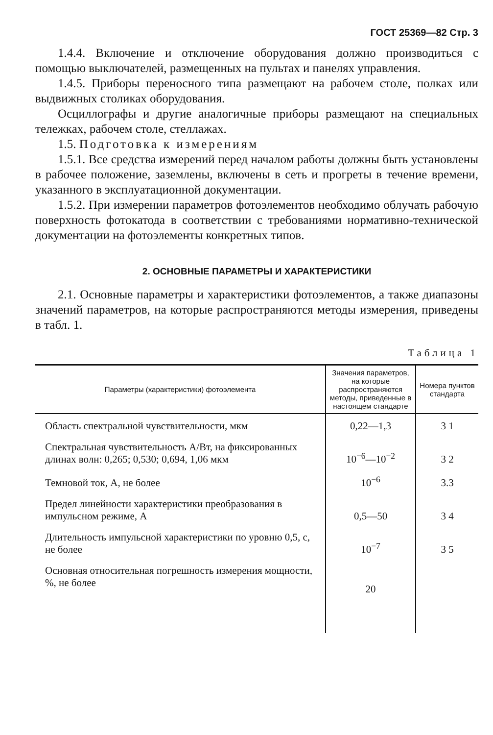ГОСТ 25369—82 Стр. 3
1.4.4. Включение и отключение оборудования должно производиться с помощью выключателей, размещенных на пультах и панелях управления.
1.4.5. Приборы переносного типа размещают на рабочем столе, полках или выдвижных столиках оборудования.
Осциллографы и другие аналогичные приборы размещают на специальных тележках, рабочем столе, стеллажах.
1.5. Подготовка к измерениям
1.5.1. Все средства измерений перед началом работы должны быть установлены в рабочее положение, заземлены, включены в сеть и прогреты в течение времени, указанного в эксплуатационной документации.
1.5.2. При измерении параметров фотоэлементов необходимо облучать рабочую поверхность фотокатода в соответствии с требованиями нормативно-технической документации на фотоэлементы конкретных типов.
2. ОСНОВНЫЕ ПАРАМЕТРЫ И ХАРАКТЕРИСТИКИ
2.1. Основные параметры и характеристики фотоэлементов, а также диапазоны значений параметров, на которые распространяются методы измерения, приведены в табл. 1.
Таблица 1
| Параметры (характеристики) фотоэлемента | Значения параметров, на которые распространяются методы, приведенные в настоящем стандарте | Номера пунктов стандарта |
| --- | --- | --- |
| Область спектральной чувствительности, мкм | 0,22—1,3 | 3 1 |
| Спектральная чувствительность А/Вт, на фиксированных длинах волн: 0,265; 0,530; 0,694, 1,06 мкм | 10<sup>−6</sup>—10<sup>−2</sup> | 3 2 |
| Темновой ток, А, не более | 10<sup>−6</sup> | 3.3 |
| Предел линейности характеристики преобразования в импульсном режиме, А | 0,5—50 | 3 4 |
| Длительность импульсной характеристики по уровню 0,5, с, не более | 10<sup>−7</sup> | 3 5 |
| Основная относительная погрешность измерения мощности, %, не более | 20 | |